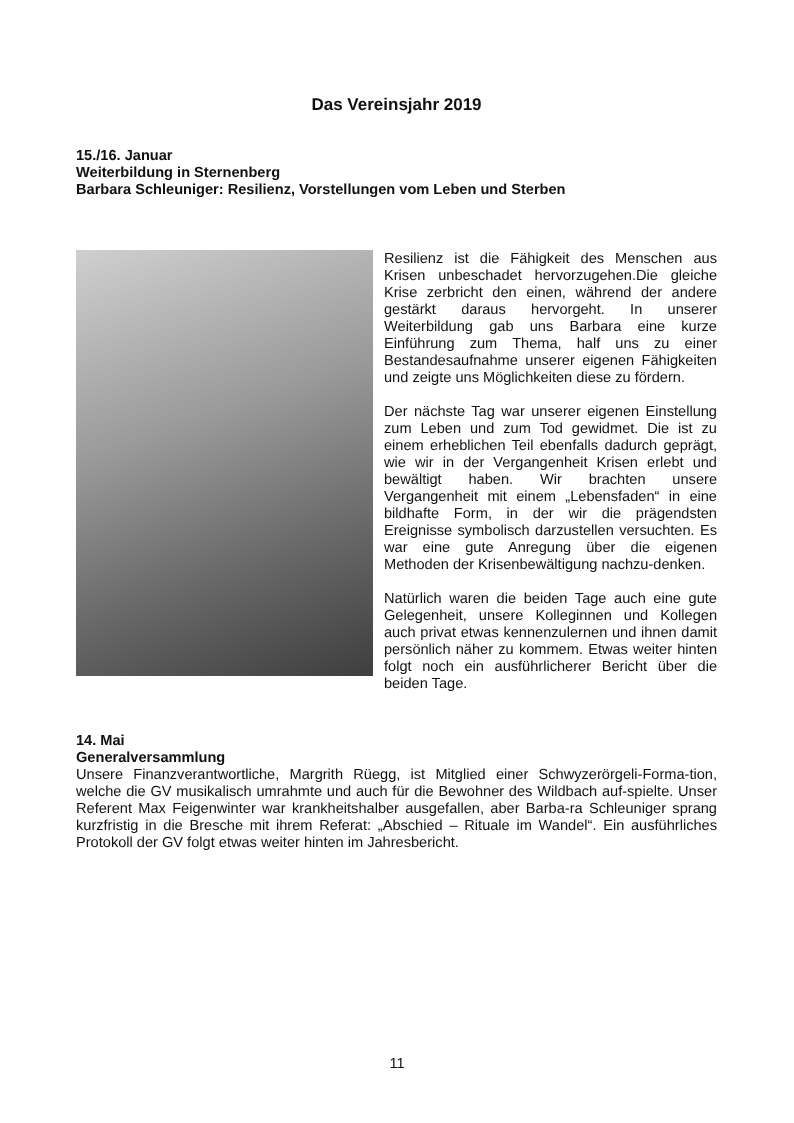Das Vereinsjahr 2019
15./16. Januar
Weiterbildung in Sternenberg
Barbara Schleuniger: Resilienz, Vorstellungen vom Leben und Sterben
Resilienz ist die Fähigkeit des Menschen aus Krisen unbeschadet hervorzugehen.Die gleiche Krise zerbricht den einen, während der andere gestärkt daraus hervorgeht. In unserer Weiterbildung gab uns Barbara eine kurze Einführung zum Thema, half uns zu einer Bestandesaufnahme unserer eigenen Fähigkeiten und zeigte uns Möglichkeiten diese zu fördern.
Der nächste Tag war unserer eigenen Einstellung zum Leben und zum Tod gewidmet. Die ist zu einem erheblichen Teil ebenfalls dadurch geprägt, wie wir in der Vergangenheit Krisen erlebt und bewältigt haben. Wir brachten unsere Vergangenheit mit einem „Lebensfaden“ in eine bildhafte Form, in der wir die prägendsten Ereignisse symbolisch darzustellen versuchten. Es war eine gute Anregung über die eigenen Methoden der Krisenbewältigung nachzu-denken.
Natürlich waren die beiden Tage auch eine gute Gelegenheit, unsere Kolleginnen und Kollegen auch privat etwas kennenzulernen und ihnen damit persönlich näher zu kommem. Etwas weiter hinten folgt noch ein ausführlicherer Bericht über die beiden Tage.
14. Mai
Generalversammlung
Unsere Finanzverantwortliche, Margrith Rüegg, ist Mitglied einer Schwyzerörgeli-Forma-tion, welche die GV musikalisch umrahmte und auch für die Bewohner des Wildbach auf-spielte. Unser Referent Max Feigenwinter war krankheitshalber ausgefallen, aber Barba-ra Schleuniger sprang kurzfristig in die Bresche mit ihrem Referat: „Abschied – Rituale im Wandel“. Ein ausführliches Protokoll der GV folgt etwas weiter hinten im Jahresbericht.
11